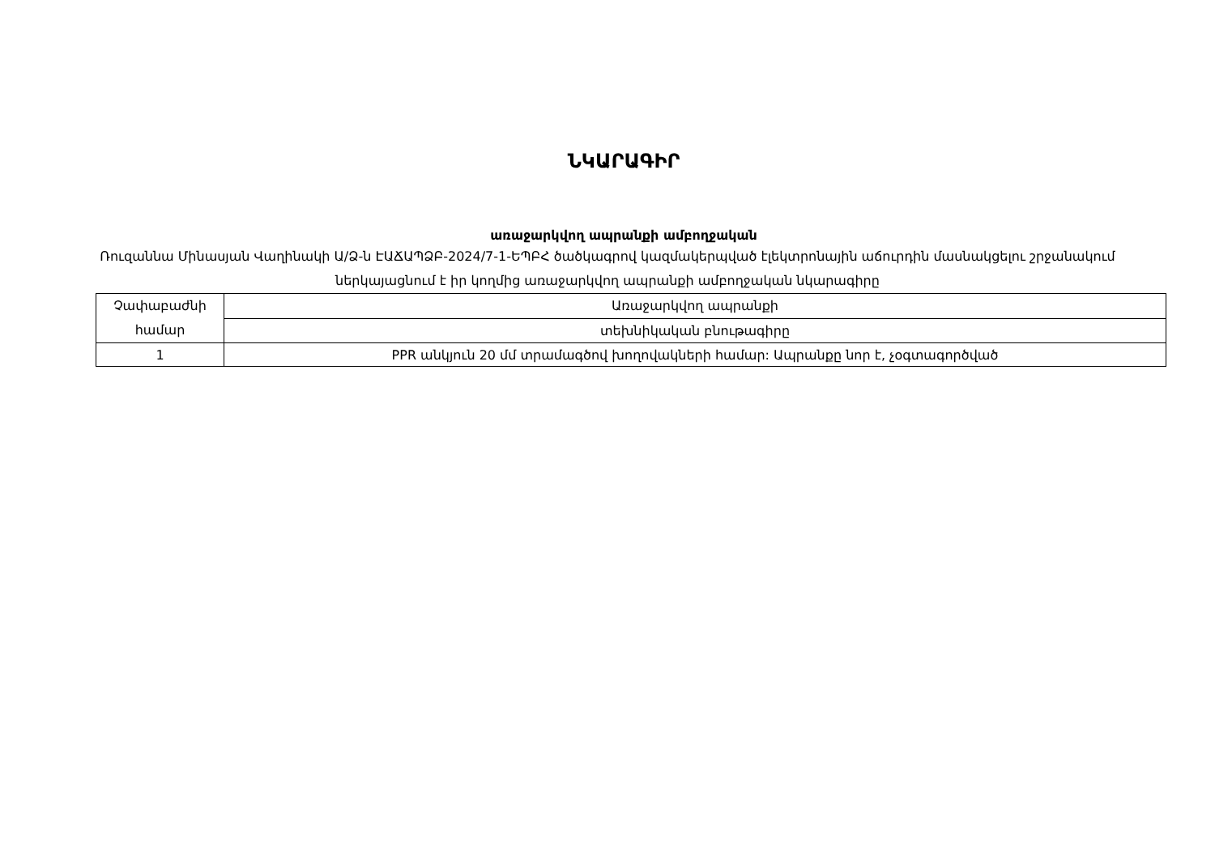ՆԿԱՐԱԳԻՐ
առաջարկվող ապրանքի ամբողջական
Ռուզաննա Մինասյան Վաղինակի Ա/Ձ-ն ԷԱՃԱՊՁԲ-2024/7-1-ԵՊԲՀ ծածկագրով կազմակերպված էլեկտրոնային աճուրդին մասնակցելու շրջանակում ներկայացնում է իր կողմից առաջարկվող ապրանքի ամբողջական նկարագիրը
| Չափաբաժնի համար | Առաջարկվող ապրանքի |
| | տեխնիկական բնութագիրը |
| 1 | PPR անկյուն 20 մմ տրամագծով խողովակների համար: Ապրանքը նոր է, չօգտագործված |